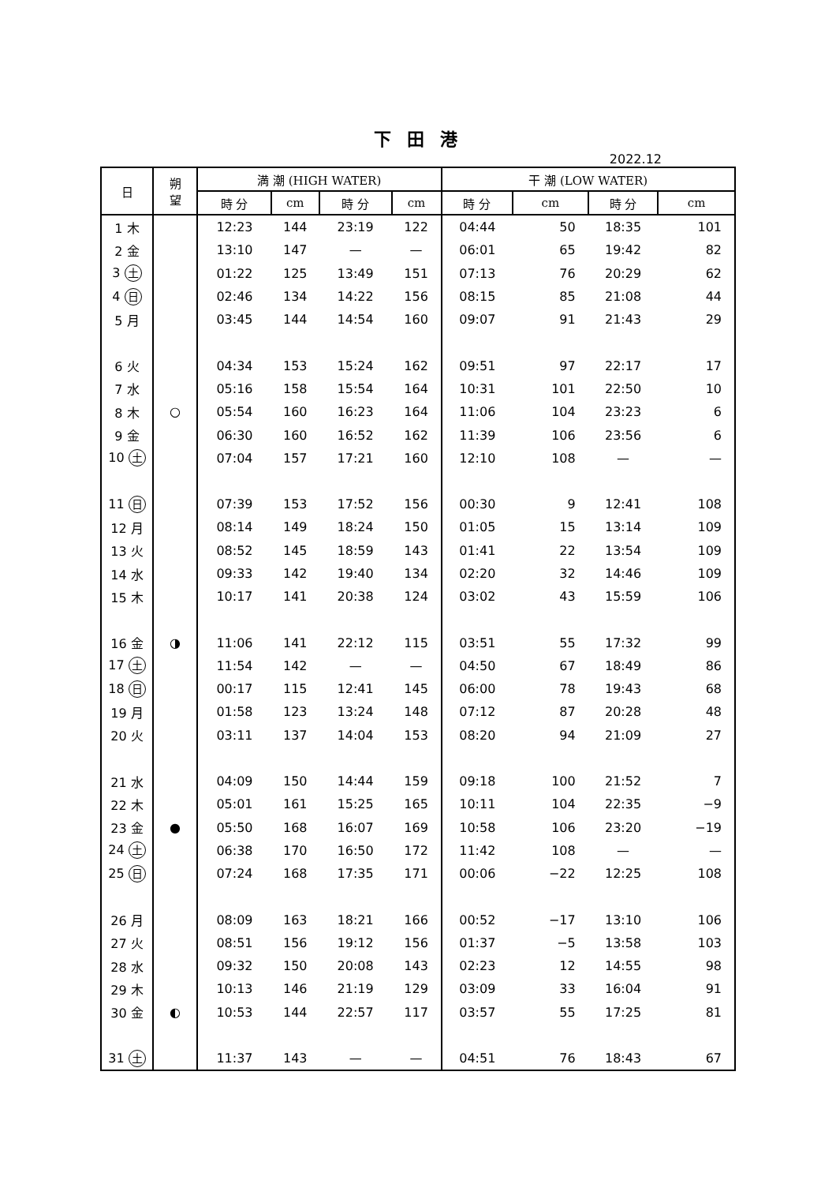下 田 港
2022.12
| 日 | 朔 望 | 満 潮 (HIGH WATER) | | | | 干 潮 (LOW WATER) | | | |
| --- | --- | --- | --- | --- | --- | --- | --- | --- | --- |
| | | 時 分 | cm | 時 分 | cm | 時 分 | cm | 時 分 | cm |
| 1 木 | | 12:23 | 144 | 23:19 | 122 | 04:44 | 50 | 18:35 | 101 |
| 2 金 | | 13:10 | 147 | — | — | 06:01 | 65 | 19:42 | 82 |
| 3 土 | | 01:22 | 125 | 13:49 | 151 | 07:13 | 76 | 20:29 | 62 |
| 4 日 | | 02:46 | 134 | 14:22 | 156 | 08:15 | 85 | 21:08 | 44 |
| 5 月 | | 03:45 | 144 | 14:54 | 160 | 09:07 | 91 | 21:43 | 29 |
| 6 火 | | 04:34 | 153 | 15:24 | 162 | 09:51 | 97 | 22:17 | 17 |
| 7 水 | | 05:16 | 158 | 15:54 | 164 | 10:31 | 101 | 22:50 | 10 |
| 8 木 | ○ | 05:54 | 160 | 16:23 | 164 | 11:06 | 104 | 23:23 | 6 |
| 9 金 | | 06:30 | 160 | 16:52 | 162 | 11:39 | 106 | 23:56 | 6 |
| 10 土 | | 07:04 | 157 | 17:21 | 160 | 12:10 | 108 | — | — |
| 11 日 | | 07:39 | 153 | 17:52 | 156 | 00:30 | 9 | 12:41 | 108 |
| 12 月 | | 08:14 | 149 | 18:24 | 150 | 01:05 | 15 | 13:14 | 109 |
| 13 火 | | 08:52 | 145 | 18:59 | 143 | 01:41 | 22 | 13:54 | 109 |
| 14 水 | | 09:33 | 142 | 19:40 | 134 | 02:20 | 32 | 14:46 | 109 |
| 15 木 | | 10:17 | 141 | 20:38 | 124 | 03:02 | 43 | 15:59 | 106 |
| 16 金 | ◑ | 11:06 | 141 | 22:12 | 115 | 03:51 | 55 | 17:32 | 99 |
| 17 土 | | 11:54 | 142 | — | — | 04:50 | 67 | 18:49 | 86 |
| 18 日 | | 00:17 | 115 | 12:41 | 145 | 06:00 | 78 | 19:43 | 68 |
| 19 月 | | 01:58 | 123 | 13:24 | 148 | 07:12 | 87 | 20:28 | 48 |
| 20 火 | | 03:11 | 137 | 14:04 | 153 | 08:20 | 94 | 21:09 | 27 |
| 21 水 | | 04:09 | 150 | 14:44 | 159 | 09:18 | 100 | 21:52 | 7 |
| 22 木 | | 05:01 | 161 | 15:25 | 165 | 10:11 | 104 | 22:35 | −9 |
| 23 金 | ● | 05:50 | 168 | 16:07 | 169 | 10:58 | 106 | 23:20 | −19 |
| 24 土 | | 06:38 | 170 | 16:50 | 172 | 11:42 | 108 | — | — |
| 25 日 | | 07:24 | 168 | 17:35 | 171 | 00:06 | −22 | 12:25 | 108 |
| 26 月 | | 08:09 | 163 | 18:21 | 166 | 00:52 | −17 | 13:10 | 106 |
| 27 火 | | 08:51 | 156 | 19:12 | 156 | 01:37 | −5 | 13:58 | 103 |
| 28 水 | | 09:32 | 150 | 20:08 | 143 | 02:23 | 12 | 14:55 | 98 |
| 29 木 | | 10:13 | 146 | 21:19 | 129 | 03:09 | 33 | 16:04 | 91 |
| 30 金 | ◐ | 10:53 | 144 | 22:57 | 117 | 03:57 | 55 | 17:25 | 81 |
| 31 土 | | 11:37 | 143 | — | — | 04:51 | 76 | 18:43 | 67 |